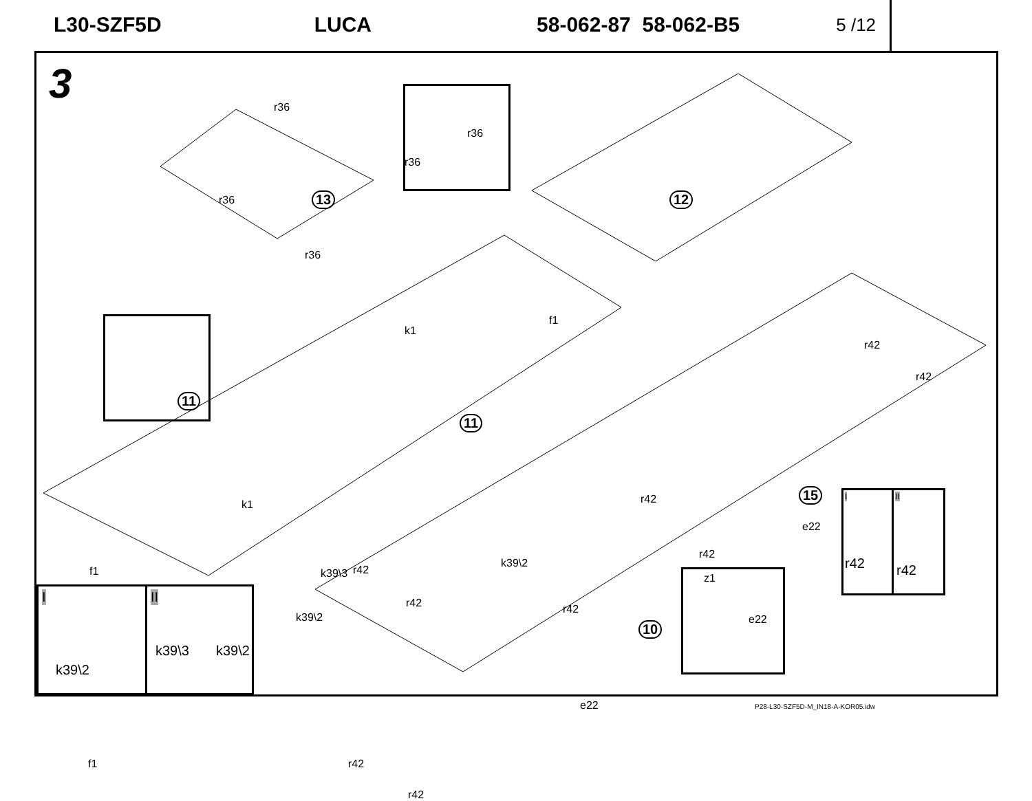L30-SZF5D LUCA 58-062-87 58-062-B5
5 /12
3 r36
r36
r36
r36
13
r36
12
f1
k1
11
11
k1
k39\3
k39\2
r42
r42
15
r42
e22
r42
10
r42
e22
f1 r42
r42
f1
I
k39\2
II
k39\3 k39\2
r42
r42
k39\2
z1
e22
I
r42
II
r42
P28-L30-SZF5D-M_IN18-A-KOR05.idw